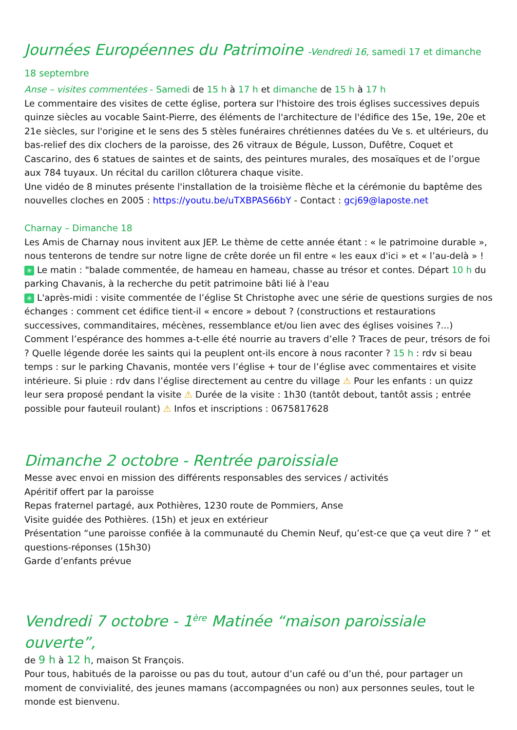Journées Européennes du Patrimoine -Vendredi 16, samedi 17 et dimanche 18 septembre
Anse – visites commentées - Samedi de 15 h à 17 h et dimanche de 15 h à 17 h
Le commentaire des visites de cette église, portera sur l'histoire des trois églises successives depuis quinze siècles au vocable Saint-Pierre, des éléments de l'architecture de l'édifice des 15e, 19e, 20e et 21e siècles, sur l'origine et le sens des 5 stèles funéraires chrétiennes datées du Ve s. et ultérieurs, du bas-relief des dix clochers de la paroisse, des 26 vitraux de Bégule, Lusson, Dufêtre, Coquet et Cascarino, des 6 statues de saintes et de saints, des peintures murales, des mosaïques et de l’orgue aux 784 tuyaux. Un récital du carillon clôturera chaque visite.
Une vidéo de 8 minutes présente l'installation de la troisième flèche et la cérémonie du baptême des nouvelles cloches en 2005 : https://youtu.be/uTXBPAS66bY - Contact : gcj69@laposte.net
Charnay – Dimanche 18
Les Amis de Charnay nous invitent aux JEP. Le thème de cette année étant : « le patrimoine durable », nous tenterons de tendre sur notre ligne de crête dorée un fil entre « les eaux d'ici » et « l’au-delà » !
✳ Le matin : "balade commentée, de hameau en hameau, chasse au trésor et contes. Départ 10 h du parking Chavanis, à la recherche du petit patrimoine bâti lié à l'eau
✳ L'après-midi : visite commentée de l’église St Christophe avec une série de questions surgies de nos échanges : comment cet édifice tient-il « encore » debout ? (constructions et restaurations successives, commanditaires, mécènes, ressemblance et/ou lien avec des églises voisines ?...) Comment l’espérance des hommes a-t-elle été nourrie au travers d’elle ? Traces de peur, trésors de foi ? Quelle légende dorée les saints qui la peuplent ont-ils encore à nous raconter ? 15 h : rdv si beau temps : sur le parking Chavanis, montée vers l’église + tour de l’église avec commentaires et visite intérieure. Si pluie : rdv dans l’église directement au centre du village ⚠ Pour les enfants : un quizz leur sera proposé pendant la visite ⚠ Durée de la visite : 1h30 (tantôt debout, tantôt assis ; entrée possible pour fauteuil roulant) ⚠ Infos et inscriptions : 0675817628
Dimanche 2 octobre - Rentrée paroissiale
Messe avec envoi en mission des différents responsables des services / activités
Apéritif offert par la paroisse
Repas fraternel partagé, aux Pothières, 1230 route de Pommiers, Anse
Visite guidée des Pothières. (15h) et jeux en extérieur
Présentation “une paroisse confiée à la communauté du Chemin Neuf, qu’est-ce que ça veut dire ? ” et questions-réponses (15h30)
Garde d’enfants prévue
Vendredi 7 octobre - 1<sup>ère</sup> Matinée “maison paroissiale ouverte”,
de 9 h à 12 h, maison St François.
Pour tous, habitués de la paroisse ou pas du tout, autour d’un café ou d’un thé, pour partager un moment de convivialité, des jeunes mamans (accompagnées ou non) aux personnes seules, tout le monde est bienvenu.